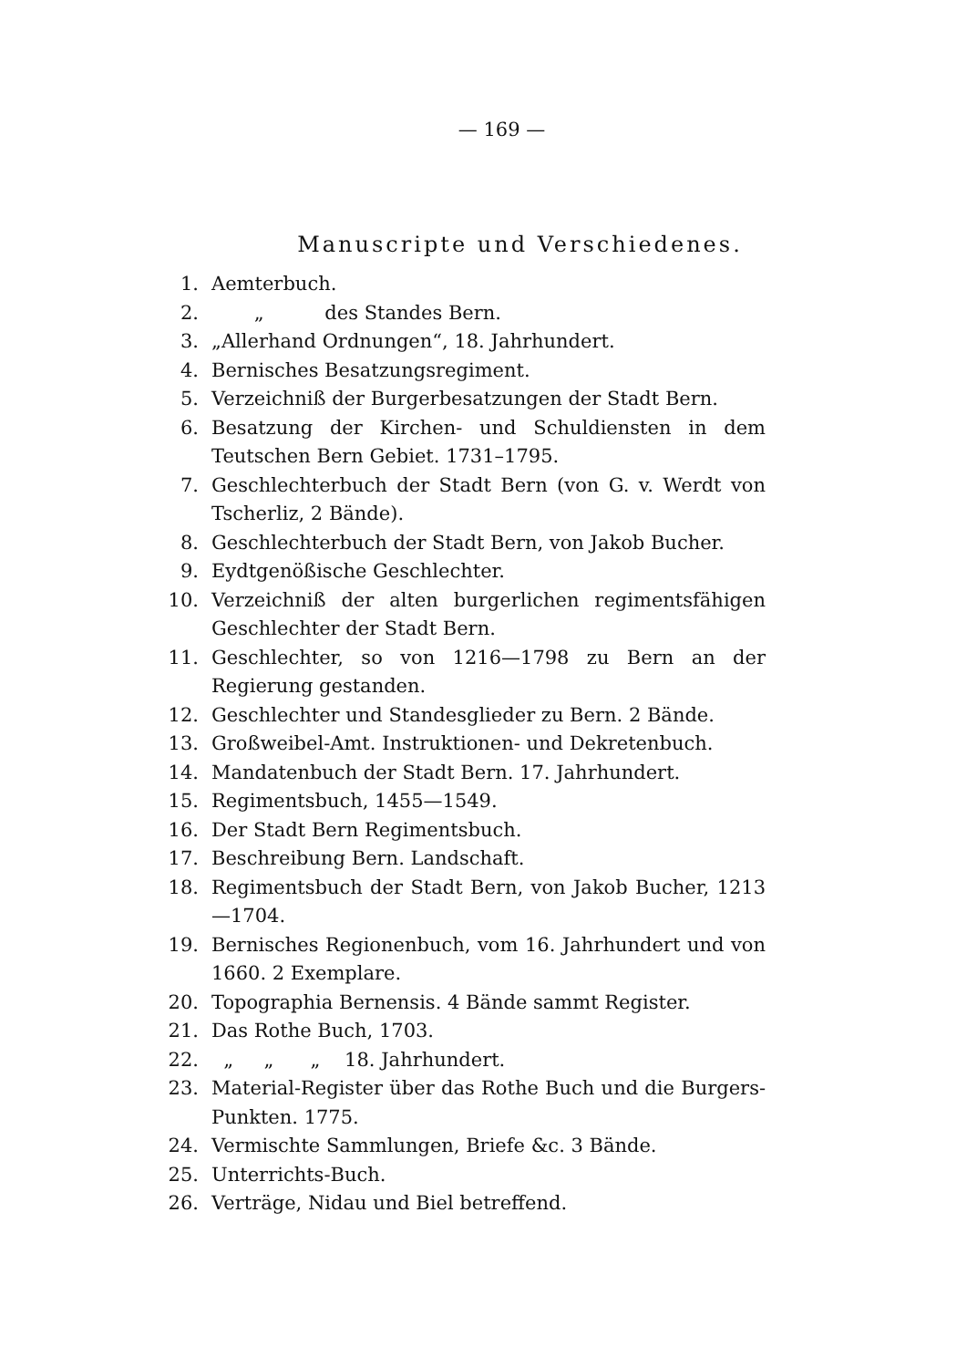— 169 —
Manuscripte und Verschiedenes.
1. Aemterbuch.
2. „ des Standes Bern.
3. „Allerhand Ordnungen“, 18. Jahrhundert.
4. Bernisches Besatzungsregiment.
5. Verzeichniß der Burgerbesatzungen der Stadt Bern.
6. Besatzung der Kirchen- und Schuldiensten in dem Teutschen Bern Gebiet. 1731–1795.
7. Geschlechterbuch der Stadt Bern (von G. v. Werdt von Tscherliz, 2 Bände).
8. Geschlechterbuch der Stadt Bern, von Jakob Bucher.
9. Eydtgenößische Geschlechter.
10. Verzeichniß der alten burgerlichen regimentsfähigen Geschlechter der Stadt Bern.
11. Geschlechter, so von 1216—1798 zu Bern an der Regierung gestanden.
12. Geschlechter und Standesglieder zu Bern. 2 Bände.
13. Großweibel-Amt. Instruktionen- und Dekretenbuch.
14. Mandatenbuch der Stadt Bern. 17. Jahrhundert.
15. Regimentsbuch, 1455—1549.
16. Der Stadt Bern Regimentsbuch.
17. Beschreibung Bern. Landschaft.
18. Regimentsbuch der Stadt Bern, von Jakob Bucher, 1213—1704.
19. Bernisches Regionenbuch, vom 16. Jahrhundert und von 1660. 2 Exemplare.
20. Topographia Bernensis. 4 Bände sammt Register.
21. Das Rothe Buch, 1703.
22. „ „ „ 18. Jahrhundert.
23. Material-Register über das Rothe Buch und die Burgers-Punkten. 1775.
24. Vermischte Sammlungen, Briefe &c. 3 Bände.
25. Unterrichts-Buch.
26. Verträge, Nidau und Biel betreffend.